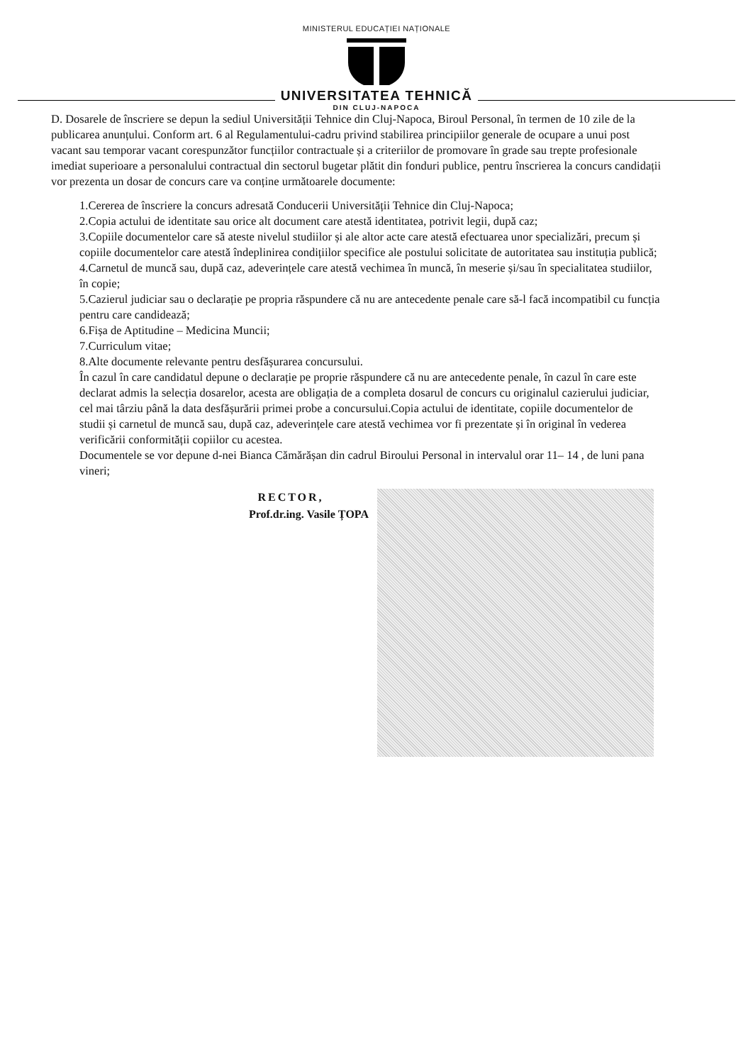MINISTERUL EDUCAȚIEI NAȚIONALE
UNIVERSITATEA TEHNICĂ
DIN CLUJ-NAPOCA
D. Dosarele de înscriere se depun la sediul Universității Tehnice din Cluj-Napoca, Biroul Personal, în termen de 10 zile de la publicarea anunțului. Conform art. 6 al Regulamentului-cadru privind stabilirea principiilor generale de ocupare a unui post vacant sau temporar vacant corespunzător funcțiilor contractuale și a criteriilor de promovare în grade sau trepte profesionale imediat superioare a personalului contractual din sectorul bugetar plătit din fonduri publice, pentru înscrierea la concurs candidații vor prezenta un dosar de concurs care va conține următoarele documente:
1.Cererea de înscriere la concurs adresată Conducerii Universității Tehnice din Cluj-Napoca;
2.Copia actului de identitate sau orice alt document care atestă identitatea, potrivit legii, după caz;
3.Copiile documentelor care să ateste nivelul studiilor și ale altor acte care atestă efectuarea unor specializări, precum și copiile documentelor care atestă îndeplinirea condițiilor specifice ale postului solicitate de autoritatea sau instituția publică;
4.Carnetul de muncă sau, după caz, adeverințele care atestă vechimea în muncă, în meserie și/sau în specialitatea studiilor, în copie;
5.Cazierul judiciar sau o declarație pe propria răspundere că nu are antecedente penale care să-l facă incompatibil cu funcția pentru care candidează;
6.Fișa de Aptitudine – Medicina Muncii;
7.Curriculum vitae;
8.Alte documente relevante pentru desfășurarea concursului.
În cazul în care candidatul depune o declarație pe proprie răspundere că nu are antecedente penale, în cazul în care este declarat admis la selecția dosarelor, acesta are obligația de a completa dosarul de concurs cu originalul cazierului judiciar, cel mai târziu până la data desfășurării primei probe a concursului.Copia actului de identitate, copiile documentelor de studii și carnetul de muncă sau, după caz, adeverințele care atestă vechimea vor fi prezentate și în original în vederea verificării conformității copiilor cu acestea.
Documentele se vor depune d-nei Bianca Cămărășan din cadrul Biroului Personal in intervalul orar 11– 14 , de luni pana vineri;
RECTOR,
Prof.dr.ing. Vasile ȚOPA